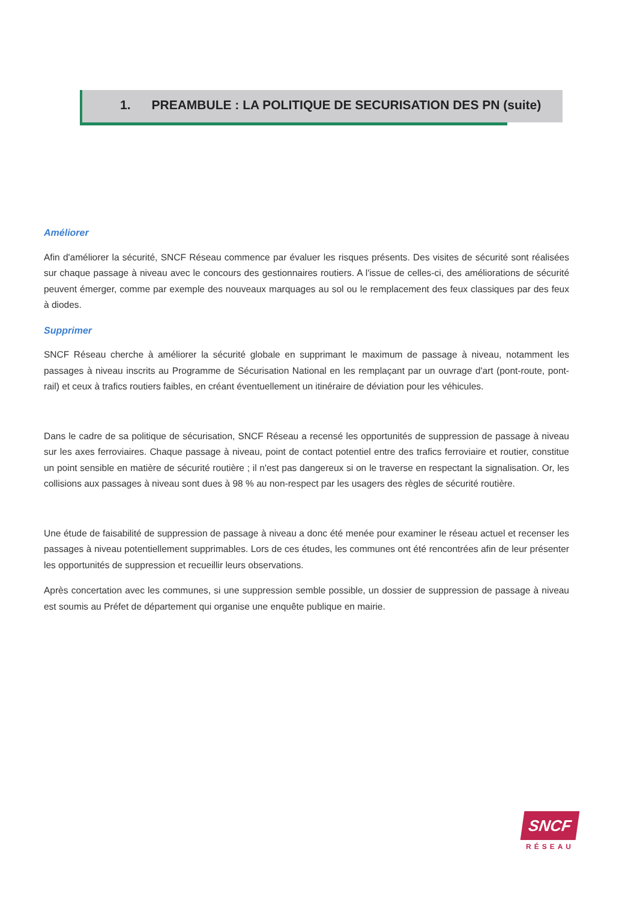1. PREAMBULE : LA POLITIQUE DE SECURISATION DES PN (suite)
Améliorer
Afin d'améliorer la sécurité, SNCF Réseau commence par évaluer les risques présents. Des visites de sécurité sont réalisées sur chaque passage à niveau avec le concours des gestionnaires routiers. A l'issue de celles-ci, des améliorations de sécurité peuvent émerger, comme par exemple des nouveaux marquages au sol ou le remplacement des feux classiques par des feux à diodes.
Supprimer
SNCF Réseau cherche à améliorer la sécurité globale en supprimant le maximum de passage à niveau, notamment les passages à niveau inscrits au Programme de Sécurisation National en les remplaçant par un ouvrage d'art (pont-route, pont-rail) et ceux à trafics routiers faibles, en créant éventuellement un itinéraire de déviation pour les véhicules.
Dans le cadre de sa politique de sécurisation, SNCF Réseau a recensé les opportunités de suppression de passage à niveau sur les axes ferroviaires. Chaque passage à niveau, point de contact potentiel entre des trafics ferroviaire et routier, constitue un point sensible en matière de sécurité routière ; il n'est pas dangereux si on le traverse en respectant la signalisation. Or, les collisions aux passages à niveau sont dues à 98 % au non-respect par les usagers des règles de sécurité routière.
Une étude de faisabilité de suppression de passage à niveau a donc été menée pour examiner le réseau actuel et recenser les passages à niveau potentiellement supprimables. Lors de ces études, les communes ont été rencontrées afin de leur présenter les opportunités de suppression et recueillir leurs observations.
Après concertation avec les communes, si une suppression semble possible, un dossier de suppression de passage à niveau est soumis au Préfet de département qui organise une enquête publique en mairie.
SNCF
RÉSEAU